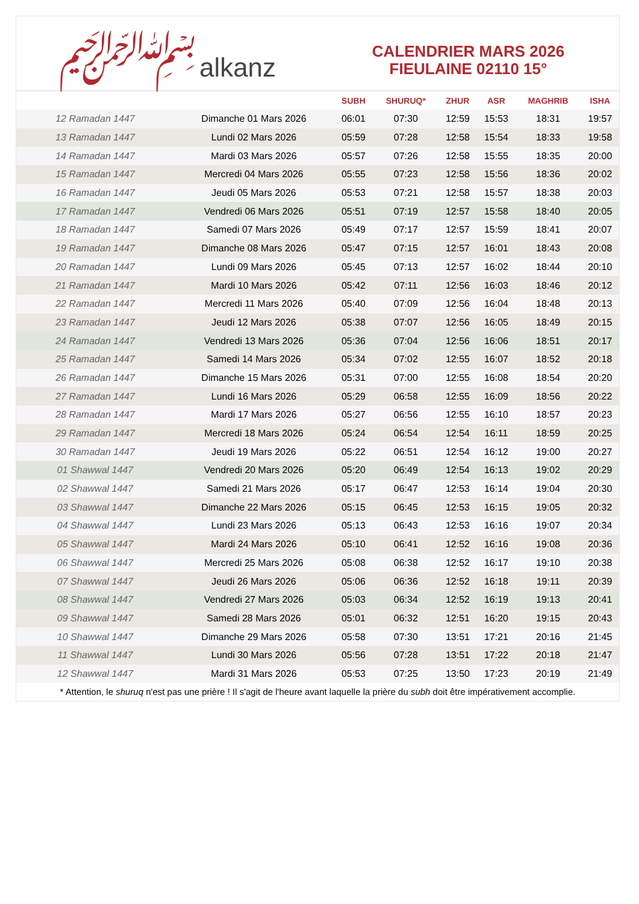﷽ alkanz
CALENDRIER MARS 2026
FIEULAINE 02110 15°
| | | SUBH | SHURUQ* | ZHUR | ASR | MAGHRIB | ISHA |
| --- | --- | --- | --- | --- | --- | --- | --- |
| 12 Ramadan 1447 | Dimanche 01 Mars 2026 | 06:01 | 07:30 | 12:59 | 15:53 | 18:31 | 19:57 |
| 13 Ramadan 1447 | Lundi 02 Mars 2026 | 05:59 | 07:28 | 12:58 | 15:54 | 18:33 | 19:58 |
| 14 Ramadan 1447 | Mardi 03 Mars 2026 | 05:57 | 07:26 | 12:58 | 15:55 | 18:35 | 20:00 |
| 15 Ramadan 1447 | Mercredi 04 Mars 2026 | 05:55 | 07:23 | 12:58 | 15:56 | 18:36 | 20:02 |
| 16 Ramadan 1447 | Jeudi 05 Mars 2026 | 05:53 | 07:21 | 12:58 | 15:57 | 18:38 | 20:03 |
| 17 Ramadan 1447 | Vendredi 06 Mars 2026 | 05:51 | 07:19 | 12:57 | 15:58 | 18:40 | 20:05 |
| 18 Ramadan 1447 | Samedi 07 Mars 2026 | 05:49 | 07:17 | 12:57 | 15:59 | 18:41 | 20:07 |
| 19 Ramadan 1447 | Dimanche 08 Mars 2026 | 05:47 | 07:15 | 12:57 | 16:01 | 18:43 | 20:08 |
| 20 Ramadan 1447 | Lundi 09 Mars 2026 | 05:45 | 07:13 | 12:57 | 16:02 | 18:44 | 20:10 |
| 21 Ramadan 1447 | Mardi 10 Mars 2026 | 05:42 | 07:11 | 12:56 | 16:03 | 18:46 | 20:12 |
| 22 Ramadan 1447 | Mercredi 11 Mars 2026 | 05:40 | 07:09 | 12:56 | 16:04 | 18:48 | 20:13 |
| 23 Ramadan 1447 | Jeudi 12 Mars 2026 | 05:38 | 07:07 | 12:56 | 16:05 | 18:49 | 20:15 |
| 24 Ramadan 1447 | Vendredi 13 Mars 2026 | 05:36 | 07:04 | 12:56 | 16:06 | 18:51 | 20:17 |
| 25 Ramadan 1447 | Samedi 14 Mars 2026 | 05:34 | 07:02 | 12:55 | 16:07 | 18:52 | 20:18 |
| 26 Ramadan 1447 | Dimanche 15 Mars 2026 | 05:31 | 07:00 | 12:55 | 16:08 | 18:54 | 20:20 |
| 27 Ramadan 1447 | Lundi 16 Mars 2026 | 05:29 | 06:58 | 12:55 | 16:09 | 18:56 | 20:22 |
| 28 Ramadan 1447 | Mardi 17 Mars 2026 | 05:27 | 06:56 | 12:55 | 16:10 | 18:57 | 20:23 |
| 29 Ramadan 1447 | Mercredi 18 Mars 2026 | 05:24 | 06:54 | 12:54 | 16:11 | 18:59 | 20:25 |
| 30 Ramadan 1447 | Jeudi 19 Mars 2026 | 05:22 | 06:51 | 12:54 | 16:12 | 19:00 | 20:27 |
| 01 Shawwal 1447 | Vendredi 20 Mars 2026 | 05:20 | 06:49 | 12:54 | 16:13 | 19:02 | 20:29 |
| 02 Shawwal 1447 | Samedi 21 Mars 2026 | 05:17 | 06:47 | 12:53 | 16:14 | 19:04 | 20:30 |
| 03 Shawwal 1447 | Dimanche 22 Mars 2026 | 05:15 | 06:45 | 12:53 | 16:15 | 19:05 | 20:32 |
| 04 Shawwal 1447 | Lundi 23 Mars 2026 | 05:13 | 06:43 | 12:53 | 16:16 | 19:07 | 20:34 |
| 05 Shawwal 1447 | Mardi 24 Mars 2026 | 05:10 | 06:41 | 12:52 | 16:16 | 19:08 | 20:36 |
| 06 Shawwal 1447 | Mercredi 25 Mars 2026 | 05:08 | 06:38 | 12:52 | 16:17 | 19:10 | 20:38 |
| 07 Shawwal 1447 | Jeudi 26 Mars 2026 | 05:06 | 06:36 | 12:52 | 16:18 | 19:11 | 20:39 |
| 08 Shawwal 1447 | Vendredi 27 Mars 2026 | 05:03 | 06:34 | 12:52 | 16:19 | 19:13 | 20:41 |
| 09 Shawwal 1447 | Samedi 28 Mars 2026 | 05:01 | 06:32 | 12:51 | 16:20 | 19:15 | 20:43 |
| 10 Shawwal 1447 | Dimanche 29 Mars 2026 | 05:58 | 07:30 | 13:51 | 17:21 | 20:16 | 21:45 |
| 11 Shawwal 1447 | Lundi 30 Mars 2026 | 05:56 | 07:28 | 13:51 | 17:22 | 20:18 | 21:47 |
| 12 Shawwal 1447 | Mardi 31 Mars 2026 | 05:53 | 07:25 | 13:50 | 17:23 | 20:19 | 21:49 |
* Attention, le shuruq n'est pas une prière ! Il s'agit de l'heure avant laquelle la prière du subh doit être impérativement accomplie.